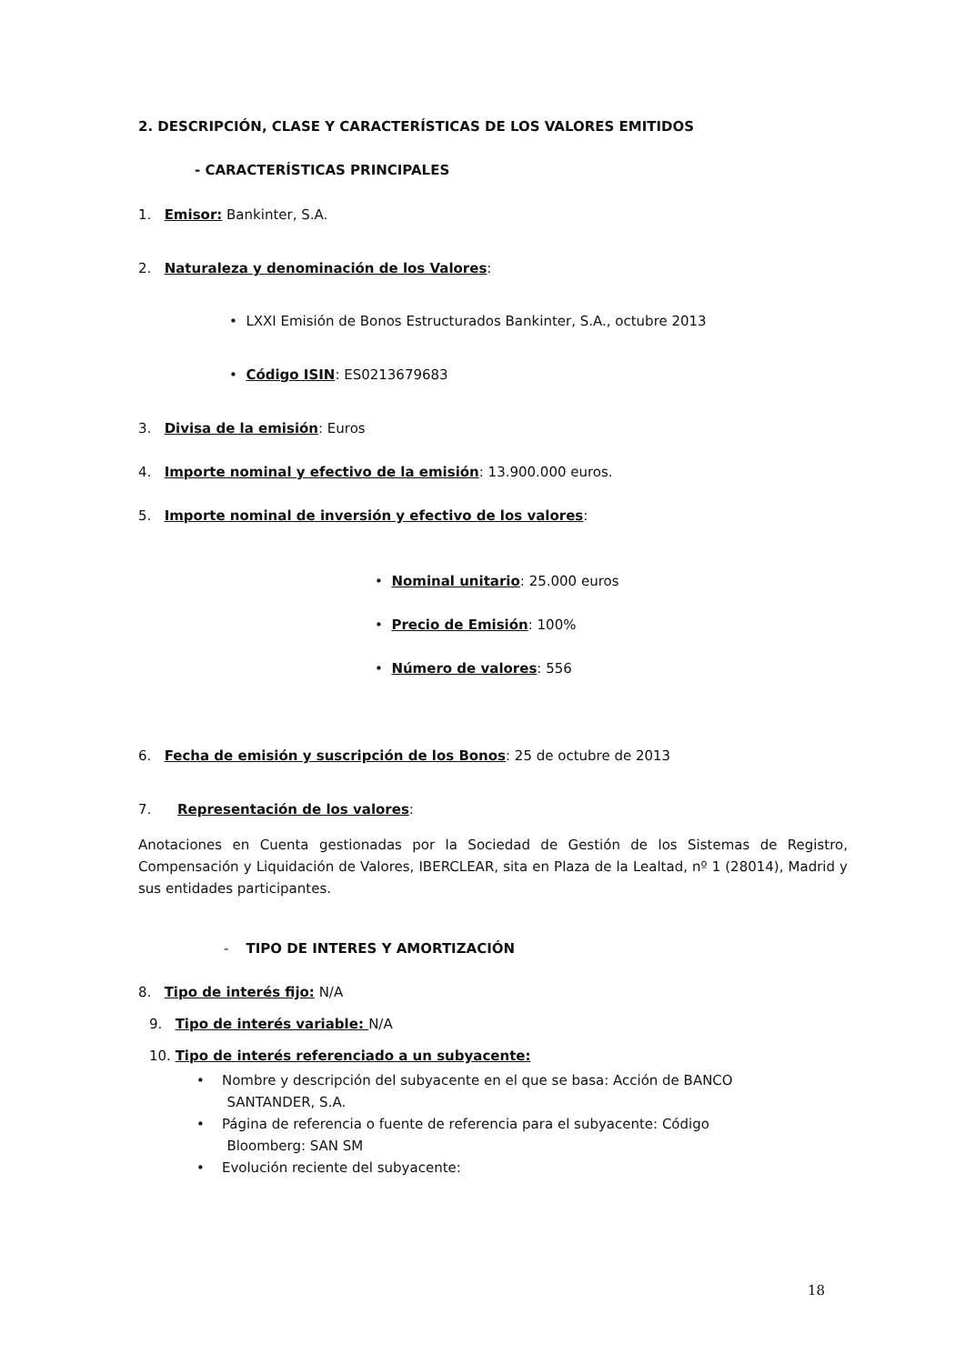2. DESCRIPCIÓN, CLASE Y CARACTERÍSTICAS DE LOS VALORES EMITIDOS
- CARACTERÍSTICAS PRINCIPALES
1. Emisor: Bankinter, S.A.
2. Naturaleza y denominación de los Valores:
• LXXI Emisión de Bonos Estructurados Bankinter, S.A., octubre 2013
• Código ISIN: ES0213679683
3. Divisa de la emisión: Euros
4. Importe nominal y efectivo de la emisión: 13.900.000 euros.
5. Importe nominal de inversión y efectivo de los valores:
• Nominal unitario: 25.000 euros
• Precio de Emisión: 100%
• Número de valores: 556
6. Fecha de emisión y suscripción de los Bonos: 25 de octubre de 2013
7. Representación de los valores:
Anotaciones en Cuenta gestionadas por la Sociedad de Gestión de los Sistemas de Registro, Compensación y Liquidación de Valores, IBERCLEAR, sita en Plaza de la Lealtad, nº 1 (28014), Madrid y sus entidades participantes.
- TIPO DE INTERES Y AMORTIZACIÓN
8. Tipo de interés fijo: N/A
9. Tipo de interés variable: N/A
10. Tipo de interés referenciado a un subyacente:
• Nombre y descripción del subyacente en el que se basa: Acción de BANCO
SANTANDER, S.A.
• Página de referencia o fuente de referencia para el subyacente: Código
Bloomberg: SAN SM
• Evolución reciente del subyacente:
18